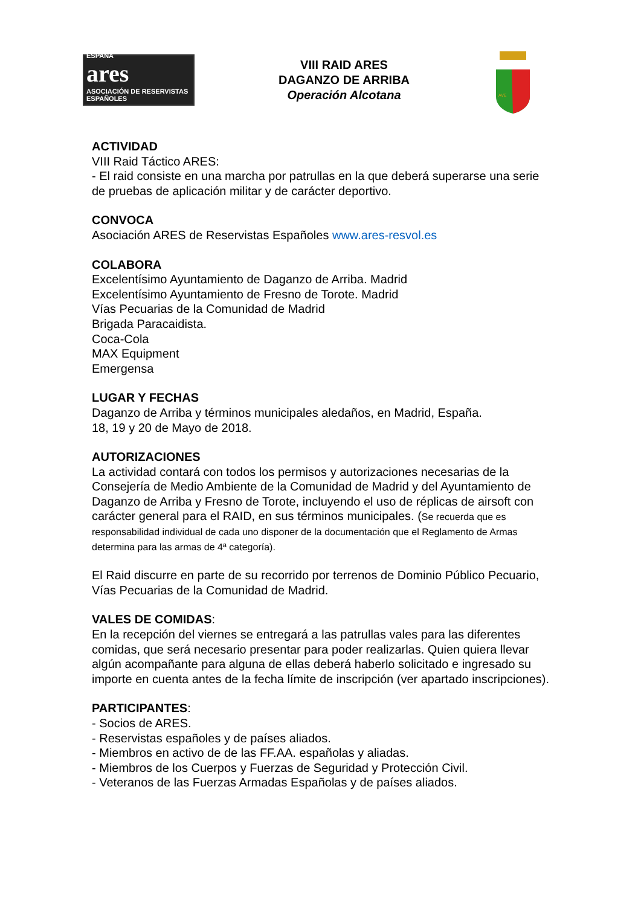ESPAÑA
ares
ASOCIACIÓN DE RESERVISTAS ESPAÑOLES
VIII RAID ARES
DAGANZO DE ARRIBA
Operación Alcotana
AVE
ACTIVIDAD
VIII Raid Táctico ARES:
- El raid consiste en una marcha por patrullas en la que deberá superarse una serie de pruebas de aplicación militar y de carácter deportivo.
CONVOCA
Asociación ARES de Reservistas Españoles www.ares-resvol.es
COLABORA
Excelentísimo Ayuntamiento de Daganzo de Arriba. Madrid
Excelentísimo Ayuntamiento de Fresno de Torote. Madrid
Vías Pecuarias de la Comunidad de Madrid
Brigada Paracaidista.
Coca-Cola
MAX Equipment
Emergensa
LUGAR Y FECHAS
Daganzo de Arriba y términos municipales aledaños, en Madrid, España.
18, 19 y 20 de Mayo de 2018.
AUTORIZACIONES
La actividad contará con todos los permisos y autorizaciones necesarias de la Consejería de Medio Ambiente de la Comunidad de Madrid y del Ayuntamiento de Daganzo de Arriba y Fresno de Torote, incluyendo el uso de réplicas de airsoft con carácter general para el RAID, en sus términos municipales. (Se recuerda que es responsabilidad individual de cada uno disponer de la documentación que el Reglamento de Armas determina para las armas de 4ª categoría).
El Raid discurre en parte de su recorrido por terrenos de Dominio Público Pecuario, Vías Pecuarias de la Comunidad de Madrid.
VALES DE COMIDAS:
En la recepción del viernes se entregará a las patrullas vales para las diferentes comidas, que será necesario presentar para poder realizarlas. Quien quiera llevar algún acompañante para alguna de ellas deberá haberlo solicitado e ingresado su importe en cuenta antes de la fecha límite de inscripción (ver apartado inscripciones).
PARTICIPANTES:
- Socios de ARES.
- Reservistas españoles y de países aliados.
- Miembros en activo de de las FF.AA. españolas y aliadas.
- Miembros de los Cuerpos y Fuerzas de Seguridad y Protección Civil.
- Veteranos de las Fuerzas Armadas Españolas y de países aliados.